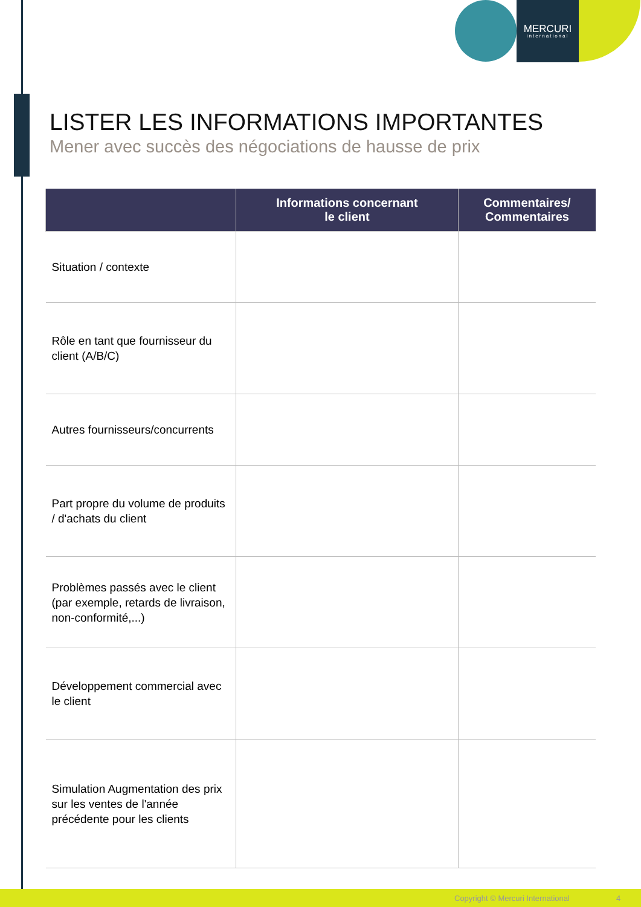MERCURI
international
LISTER LES INFORMATIONS IMPORTANTES
Mener avec succès des négociations de hausse de prix
| | Informations concernant le client | Commentaires/ Commentaires |
| --- | --- | --- |
| Situation / contexte | | |
| Rôle en tant que fournisseur du client (A/B/C) | | |
| Autres fournisseurs/concurrents | | |
| Part propre du volume de produits / d'achats du client | | |
| Problèmes passés avec le client (par exemple, retards de livraison, non-conformité,...) | | |
| Développement commercial avec le client | | |
| Simulation Augmentation des prix sur les ventes de l'année précédente pour les clients | | |
Copyright © Mercuri International 4